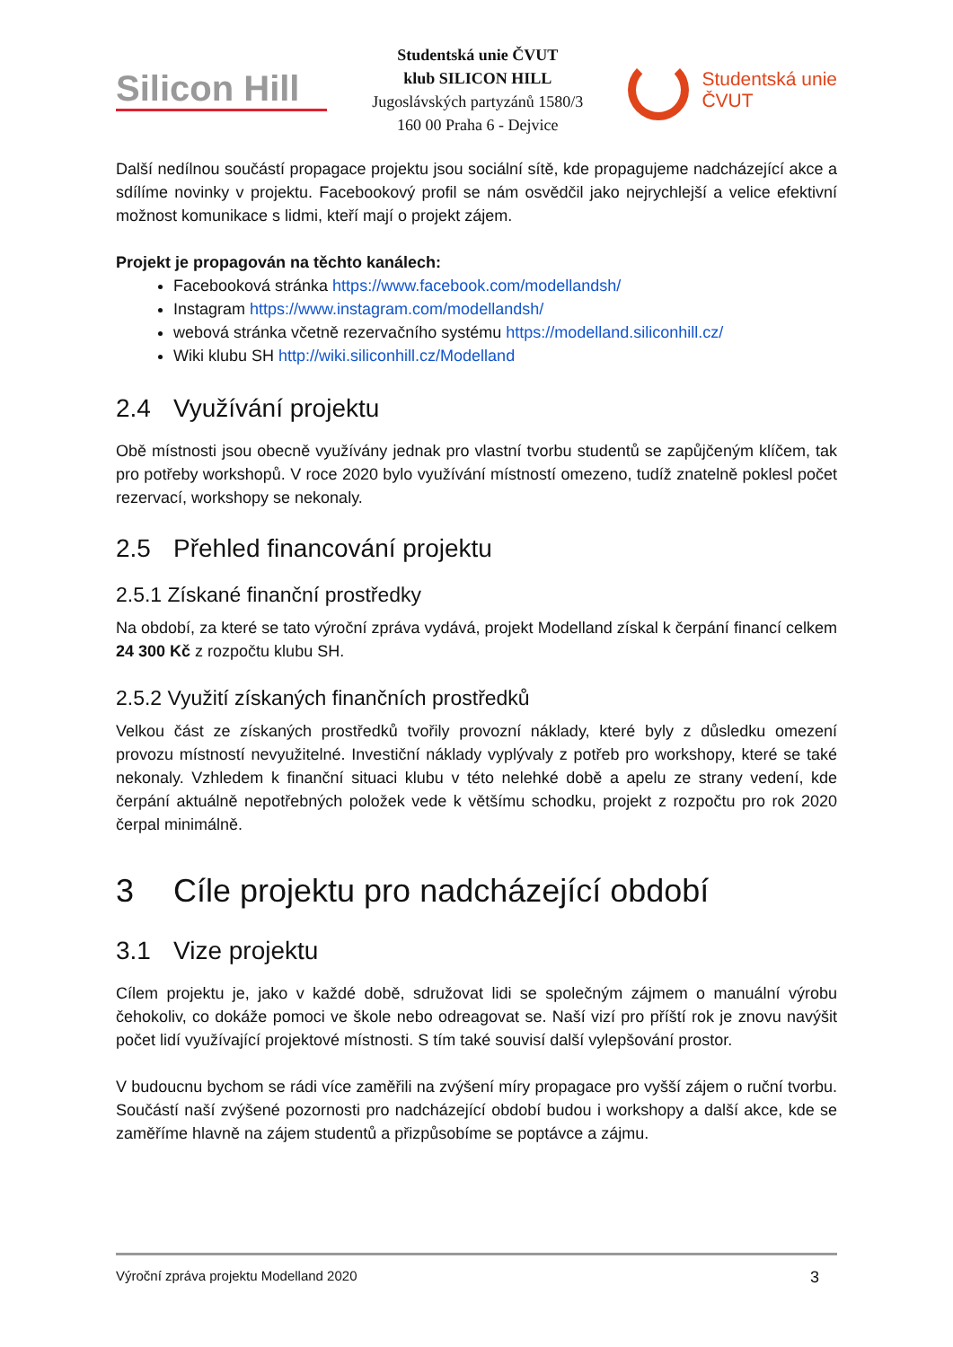Silicon Hill
Studentská unie ČVUT
klub SILICON HILL
Jugoslávských partyzánů 1580/3
160 00 Praha 6 - Dejvice
Studentská unie
ČVUT
Další nedílnou součástí propagace projektu jsou sociální sítě, kde propagujeme nadcházející akce a sdílíme novinky v projektu. Facebookový profil se nám osvědčil jako nejrychlejší a velice efektivní možnost komunikace s lidmi, kteří mají o projekt zájem.
Projekt je propagován na těchto kanálech:
Facebooková stránka https://www.facebook.com/modellandsh/
Instagram https://www.instagram.com/modellandsh/
webová stránka včetně rezervačního systému https://modelland.siliconhill.cz/
Wiki klubu SH http://wiki.siliconhill.cz/Modelland
2.4 Využívání projektu
Obě místnosti jsou obecně využívány jednak pro vlastní tvorbu studentů se zapůjčeným klíčem, tak pro potřeby workshopů. V roce 2020 bylo využívání místností omezeno, tudíž znatelně poklesl počet rezervací, workshopy se nekonaly.
2.5 Přehled financování projektu
2.5.1 Získané finanční prostředky
Na období, za které se tato výroční zpráva vydává, projekt Modelland získal k čerpání financí celkem 24 300 Kč z rozpočtu klubu SH.
2.5.2 Využití získaných finančních prostředků
Velkou část ze získaných prostředků tvořily provozní náklady, které byly z důsledku omezení provozu místností nevyužitelné. Investiční náklady vyplývaly z potřeb pro workshopy, které se také nekonaly. Vzhledem k finanční situaci klubu v této nelehké době a apelu ze strany vedení, kde čerpání aktuálně nepotřebných položek vede k většímu schodku, projekt z rozpočtu pro rok 2020 čerpal minimálně.
3 Cíle projektu pro nadcházející období
3.1 Vize projektu
Cílem projektu je, jako v každé době, sdružovat lidi se společným zájmem o manuální výrobu čehokoliv, co dokáže pomoci ve škole nebo odreagovat se. Naší vizí pro příští rok je znovu navýšit počet lidí využívající projektové místnosti. S tím také souvisí další vylepšování prostor.
V budoucnu bychom se rádi více zaměřili na zvýšení míry propagace pro vyšší zájem o ruční tvorbu. Součástí naší zvýšené pozornosti pro nadcházející období budou i workshopy a další akce, kde se zaměříme hlavně na zájem studentů a přizpůsobíme se poptávce a zájmu.
Výroční zpráva projektu Modelland 2020 3